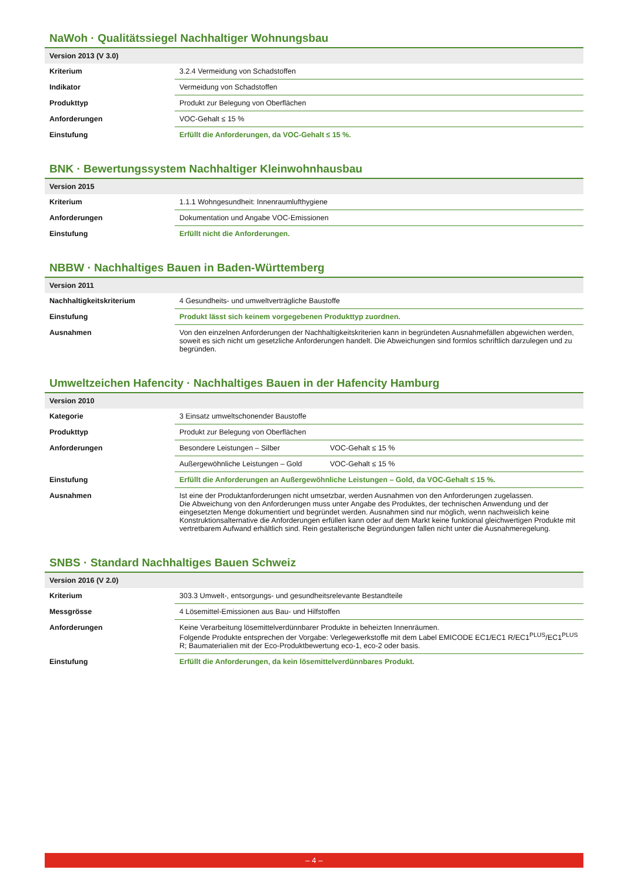NaWoh · Qualitätssiegel Nachhaltiger Wohnungsbau
| Version 2013 (V 3.0) | |
| --- | --- |
| Kriterium | 3.2.4 Vermeidung von Schadstoffen |
| Indikator | Vermeidung von Schadstoffen |
| Produkttyp | Produkt zur Belegung von Oberflächen |
| Anforderungen | VOC-Gehalt ≤ 15 % |
| Einstufung | Erfüllt die Anforderungen, da VOC-Gehalt ≤ 15 %. |
BNK · Bewertungssystem Nachhaltiger Kleinwohnhausbau
| Version 2015 | |
| --- | --- |
| Kriterium | 1.1.1 Wohngesundheit: Innenraumlufthygiene |
| Anforderungen | Dokumentation und Angabe VOC-Emissionen |
| Einstufung | Erfüllt nicht die Anforderungen. |
NBBW · Nachhaltiges Bauen in Baden-Württemberg
| Version 2011 | |
| --- | --- |
| Nachhaltigkeitskriterium | 4 Gesundheits- und umweltverträgliche Baustoffe |
| Einstufung | Produkt lässt sich keinem vorgegebenen Produkttyp zuordnen. |
| Ausnahmen | Von den einzelnen Anforderungen der Nachhaltigkeitskriterien kann in begründeten Ausnahmefällen abgewichen werden, soweit es sich nicht um gesetzliche Anforderungen handelt. Die Abweichungen sind formlos schriftlich darzulegen und zu begründen. |
Umweltzeichen Hafencity · Nachhaltiges Bauen in der Hafencity Hamburg
| Version 2010 | | |
| --- | --- | --- |
| Kategorie | 3 Einsatz umweltschonender Baustoffe | |
| Produkttyp | Produkt zur Belegung von Oberflächen | |
| Anforderungen | Besondere Leistungen – Silber | VOC-Gehalt ≤ 15 % |
| | Außergewöhnliche Leistungen – Gold | VOC-Gehalt ≤ 15 % |
| Einstufung | Erfüllt die Anforderungen an Außergewöhnliche Leistungen – Gold, da VOC-Gehalt ≤ 15 %. | |
| Ausnahmen | Ist eine der Produktanforderungen nicht umsetzbar, werden Ausnahmen von den Anforderungen zugelassen. Die Abweichung von den Anforderungen muss unter Angabe des Produktes, der technischen Anwendung und der eingesetzten Menge dokumentiert und begründet werden. Ausnahmen sind nur möglich, wenn nachweislich keine Konstruktionsalternative die Anforderungen erfüllen kann oder auf dem Markt keine funktional gleichwertigen Produkte mit vertretbarem Aufwand erhältlich sind. Rein gestalterische Begründungen fallen nicht unter die Ausnahmeregelung. | |
SNBS · Standard Nachhaltiges Bauen Schweiz
| Version 2016 (V 2.0) | |
| --- | --- |
| Kriterium | 303.3 Umwelt-, entsorgungs- und gesundheitsrelevante Bestandteile |
| Messgrösse | 4 Lösemittel-Emissionen aus Bau- und Hilfstoffen |
| Anforderungen | Keine Verarbeitung lösemittelverdünnbarer Produkte in beheizten Innenräumen. Folgende Produkte entsprechen der Vorgabe: Verlegewerkstoffe mit dem Label EMICODE EC1/EC1 R/EC1<sup>PLUS</sup>/EC1<sup>PLUS</sup> R; Baumaterialien mit der Eco-Produktbewertung eco-1, eco-2 oder basis. |
| Einstufung | Erfüllt die Anforderungen, da kein lösemittelverdünnbares Produkt. |
– 4 –